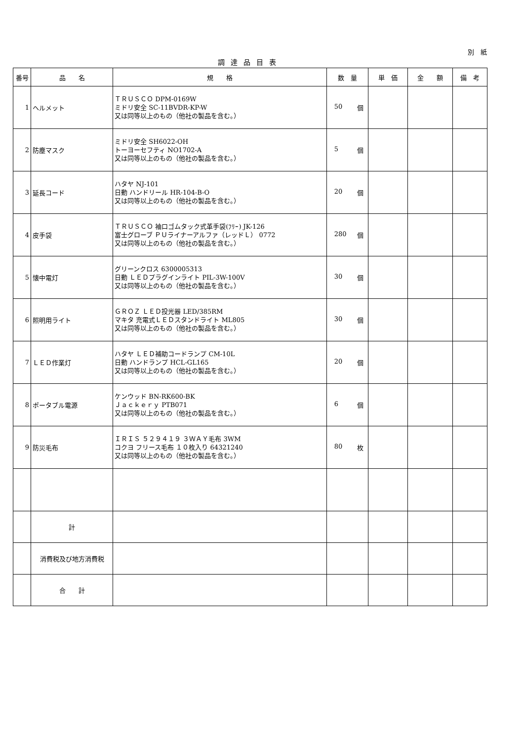別　紙
調達品目表
| 番号 | 品 名 | 規 格 | 数 量 | 単 価 | 金 額 | 備 考 |
| --- | --- | --- | --- | --- | --- | --- |
| 1 | ヘルメット | ＴＲＵＳＣＯ DPM-0169W ミドリ安全 SC-11BVDR-KP-W 又は同等以上のもの（他社の製品を含む。） | 50 個 | | | |
| 2 | 防塵マスク | ミドリ安全 SH6022-OH トーヨーセフティ NO1702-A 又は同等以上のもの（他社の製品を含む。） | 5 個 | | | |
| 3 | 延長コード | ハタヤ NJ-101 日動 ハンドリール HR-104-B-O 又は同等以上のもの（他社の製品を含む。） | 20 個 | | | |
| 4 | 皮手袋 | ＴＲＵＳＣＯ 袖口ゴムタック式革手袋(ﾌﾘｰ) JK-126 富士グローブ ＰＵライナーアルファ（レッドＬ） 0772 又は同等以上のもの（他社の製品を含む。） | 280 個 | | | |
| 5 | 懐中電灯 | グリーンクロス 6300005313 日動 ＬＥＤプラグインライト PIL-3W-100V 又は同等以上のもの（他社の製品を含む。） | 30 個 | | | |
| 6 | 照明用ライト | ＧＲＯＺ ＬＥＤ投光器 LED/385RM マキタ 充電式ＬＥＤスタンドライト ML805 又は同等以上のもの（他社の製品を含む。） | 30 個 | | | |
| 7 | ＬＥＤ作業灯 | ハタヤ ＬＥＤ補助コードランプ CM-10L 日動 ハンドランプ HCL-GL165 又は同等以上のもの（他社の製品を含む。） | 20 個 | | | |
| 8 | ポータブル電源 | ケンウッド BN-RK600-BK Ｊａｃｋｅｒｙ PTB071 又は同等以上のもの（他社の製品を含む。） | 6 個 | | | |
| 9 | 防災毛布 | ＩＲＩＳ ５２９４１９ ３ＷＡＹ毛布 3WM コクヨ フリース毛布 １０枚入り 64321240 又は同等以上のもの（他社の製品を含む。） | 80 枚 | | | |
| | 計 | | | | | |
| | 消費税及び地方消費税 | | | | | |
| | 合 計 | | | | | |